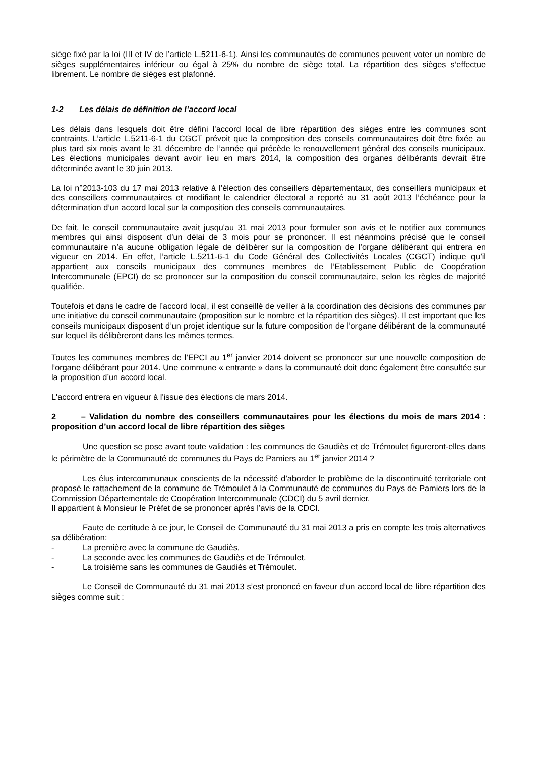siège fixé par la loi (III et IV de l’article L.5211-6-1). Ainsi les communautés de communes peuvent voter un nombre de sièges supplémentaires inférieur ou égal à 25% du nombre de siège total. La répartition des sièges s’effectue librement. Le nombre de sièges est plafonné.
1-2 Les délais de définition de l’accord local
Les délais dans lesquels doit être défini l’accord local de libre répartition des sièges entre les communes sont contraints. L’article L.5211-6-1 du CGCT prévoit que la composition des conseils communautaires doit être fixée au plus tard six mois avant le 31 décembre de l’année qui précède le renouvellement général des conseils municipaux. Les élections municipales devant avoir lieu en mars 2014, la composition des organes délibérants devrait être déterminée avant le 30 juin 2013.
La loi n°2013-103 du 17 mai 2013 relative à l’élection des conseillers départementaux, des conseillers municipaux et des conseillers communautaires et modifiant le calendrier électoral a reporté au 31 août 2013 l’échéance pour la détermination d’un accord local sur la composition des conseils communautaires.
De fait, le conseil communautaire avait jusqu'au 31 mai 2013 pour formuler son avis et le notifier aux communes membres qui ainsi disposent d’un délai de 3 mois pour se prononcer. Il est néanmoins précisé que le conseil communautaire n’a aucune obligation légale de délibérer sur la composition de l’organe délibérant qui entrera en vigueur en 2014. En effet, l’article L.5211-6-1 du Code Général des Collectivités Locales (CGCT) indique qu’il appartient aux conseils municipaux des communes membres de l’Etablissement Public de Coopération Intercommunale (EPCI) de se prononcer sur la composition du conseil communautaire, selon les règles de majorité qualifiée.
Toutefois et dans le cadre de l’accord local, il est conseillé de veiller à la coordination des décisions des communes par une initiative du conseil communautaire (proposition sur le nombre et la répartition des sièges). Il est important que les conseils municipaux disposent d’un projet identique sur la future composition de l’organe délibérant de la communauté sur lequel ils délibèreront dans les mêmes termes.
Toutes les communes membres de l’EPCI au 1<sup>er</sup> janvier 2014 doivent se prononcer sur une nouvelle composition de l’organe délibérant pour 2014. Une commune « entrante » dans la communauté doit donc également être consultée sur la proposition d’un accord local.
L'accord entrera en vigueur à l'issue des élections de mars 2014.
2 – Validation du nombre des conseillers communautaires pour les élections du mois de mars 2014 : proposition d’un accord local de libre répartition des sièges
Une question se pose avant toute validation : les communes de Gaudiès et de Trémoulet figureront-elles dans le périmètre de la Communauté de communes du Pays de Pamiers au 1<sup>er</sup> janvier 2014 ?
Les élus intercommunaux conscients de la nécessité d’aborder le problème de la discontinuité territoriale ont proposé le rattachement de la commune de Trémoulet à la Communauté de communes du Pays de Pamiers lors de la Commission Départementale de Coopération Intercommunale (CDCI) du 5 avril dernier.
Il appartient à Monsieur le Préfet de se prononcer après l’avis de la CDCI.
Faute de certitude à ce jour, le Conseil de Communauté du 31 mai 2013 a pris en compte les trois alternatives sa délibération:
- La première avec la commune de Gaudiès,
- La seconde avec les communes de Gaudiès et de Trémoulet,
- La troisième sans les communes de Gaudiès et Trémoulet.
Le Conseil de Communauté du 31 mai 2013 s’est prononcé en faveur d’un accord local de libre répartition des sièges comme suit :